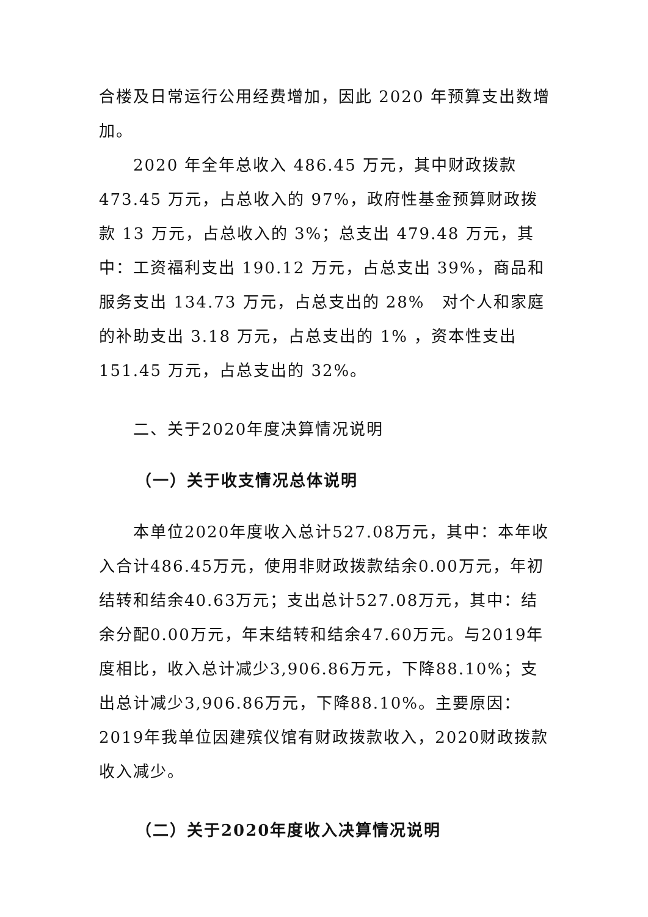合楼及日常运行公用经费增加，因此 2020 年预算支出数增加。
2020 年全年总收入 486.45 万元，其中财政拨款 473.45 万元，占总收入的 97%，政府性基金预算财政拨款 13 万元，占总收入的 3%；总支出 479.48 万元，其中：工资福利支出 190.12 万元，占总支出 39%，商品和服务支出 134.73 万元，占总支出的 28%　对个人和家庭的补助支出 3.18 万元，占总支出的 1% ，资本性支出 151.45 万元，占总支出的 32%。
二、关于2020年度决算情况说明
（一）关于收支情况总体说明
本单位2020年度收入总计527.08万元，其中：本年收入合计486.45万元，使用非财政拨款结余0.00万元，年初结转和结余40.63万元；支出总计527.08万元，其中：结余分配0.00万元，年末结转和结余47.60万元。与2019年度相比，收入总计减少3,906.86万元，下降88.10%；支出总计减少3,906.86万元，下降88.10%。主要原因：2019年我单位因建殡仪馆有财政拨款收入，2020财政拨款收入减少。
（二）关于2020年度收入决算情况说明